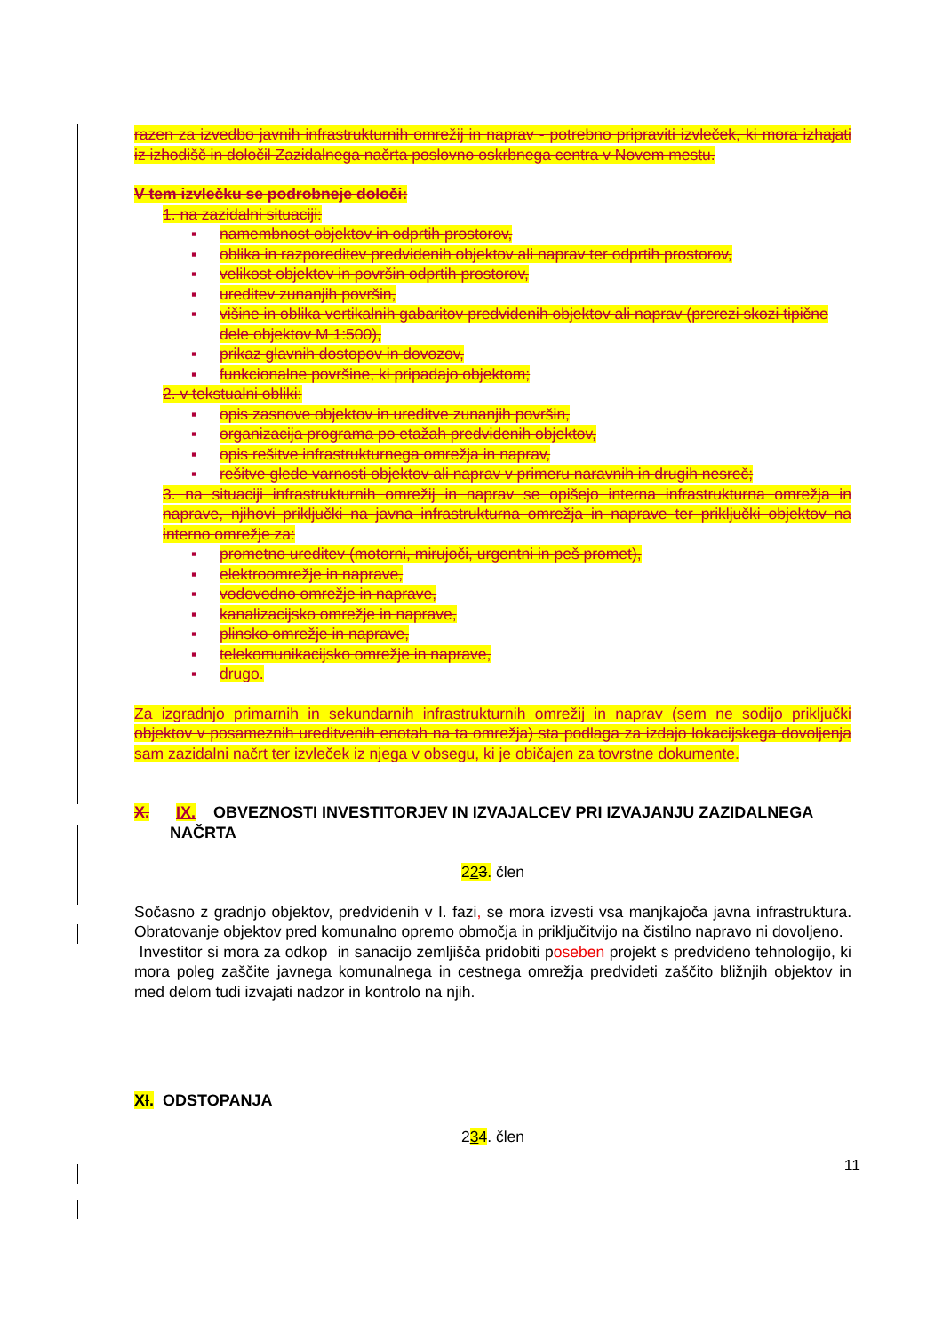razen za izvedbo javnih infrastrukturnih omrežij in naprav - potrebno pripraviti izvleček, ki mora izhajati iz izhodišč in določil Zazidalnega načrta poslovno oskrbnega centra v Novem mestu.
V tem izvlečku se podrobneje določi:
1. na zazidalni situaciji:
▪ namembnost objektov in odprtih prostorov,
▪ oblika in razporeditev predvidenih objektov ali naprav ter odprtih prostorov,
▪ velikost objektov in površin odprtih prostorov,
▪ ureditev zunanjih površin,
▪ višine in oblika vertikalnih gabaritov predvidenih objektov ali naprav (prerezi skozi tipične dele objektov M 1:500),
▪ prikaz glavnih dostopov in dovozov,
▪ funkcionalne površine, ki pripadajo objektom;
2. v tekstualni obliki:
▪ opis zasnove objektov in ureditve zunanjih površin,
▪ organizacija programa po etažah predvidenih objektov,
▪ opis rešitve infrastrukturnega omrežja in naprav,
▪ rešitve glede varnosti objektov ali naprav v primeru naravnih in drugih nesreč;
3. na situaciji infrastrukturnih omrežij in naprav se opišejo interna infrastrukturna omrežja in naprave, njihovi priključki na javna infrastrukturna omrežja in naprave ter priključki objektov na interno omrežje za:
▪ prometno ureditev (motorni, mirujoči, urgentni in peš promet),
▪ elektroomrežje in naprave,
▪ vodovodno omrežje in naprave,
▪ kanalizacijsko omrežje in naprave,
▪ plinsko omrežje in naprave,
▪ telekomunikacijsko omrežje in naprave,
▪ drugo.
Za izgradnjo primarnih in sekundarnih infrastrukturnih omrežij in naprav (sem ne sodijo priključki objektov v posameznih ureditvenih enotah na ta omrežja) sta podlaga za izdajo lokacijskega dovoljenja sam zazidalni načrt ter izvleček iz njega v obsegu, ki je običajen za tovrstne dokumente.
X. IX. OBVEZNOSTI INVESTITORJEV IN IZVAJALCEV PRI IZVAJANJU ZAZIDALNEGA
NAČRTA
223. člen
Sočasno z gradnjo objektov, predvidenih v I. fazi, se mora izvesti vsa manjkajoča javna infrastruktura. Obratovanje objektov pred komunalno opremo območja in priključitvijo na čistilno napravo ni dovoljeno.
Investitor si mora za odkop in sanacijo zemljišča pridobiti poseben projekt s predvideno tehnologijo, ki mora poleg zaščite javnega komunalnega in cestnega omrežja predvideti zaščito bližnjih objektov in med delom tudi izvajati nadzor in kontrolo na njih.
XI. ODSTOPANJA
234. člen
11